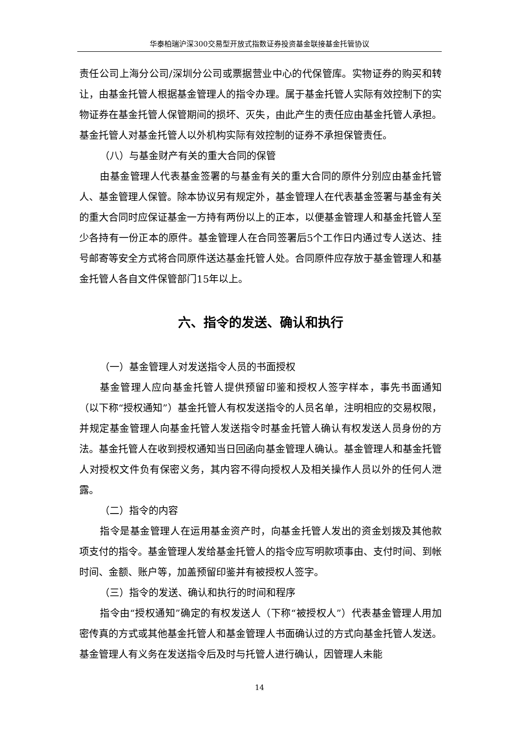华泰柏瑞沪深300交易型开放式指数证券投资基金联接基金托管协议
责任公司上海分公司/深圳分公司或票据营业中心的代保管库。实物证券的购买和转让，由基金托管人根据基金管理人的指令办理。属于基金托管人实际有效控制下的实物证券在基金托管人保管期间的损坏、灭失，由此产生的责任应由基金托管人承担。基金托管人对基金托管人以外机构实际有效控制的证券不承担保管责任。
（八）与基金财产有关的重大合同的保管
由基金管理人代表基金签署的与基金有关的重大合同的原件分别应由基金托管人、基金管理人保管。除本协议另有规定外，基金管理人在代表基金签署与基金有关的重大合同时应保证基金一方持有两份以上的正本，以便基金管理人和基金托管人至少各持有一份正本的原件。基金管理人在合同签署后5个工作日内通过专人送达、挂号邮寄等安全方式将合同原件送达基金托管人处。合同原件应存放于基金管理人和基金托管人各自文件保管部门15年以上。
六、指令的发送、确认和执行
（一）基金管理人对发送指令人员的书面授权
基金管理人应向基金托管人提供预留印鉴和授权人签字样本，事先书面通知（以下称“授权通知”）基金托管人有权发送指令的人员名单，注明相应的交易权限，并规定基金管理人向基金托管人发送指令时基金托管人确认有权发送人员身份的方法。基金托管人在收到授权通知当日回函向基金管理人确认。基金管理人和基金托管人对授权文件负有保密义务，其内容不得向授权人及相关操作人员以外的任何人泄露。
（二）指令的内容
指令是基金管理人在运用基金资产时，向基金托管人发出的资金划拨及其他款项支付的指令。基金管理人发给基金托管人的指令应写明款项事由、支付时间、到帐时间、金额、账户等，加盖预留印鉴并有被授权人签字。
（三）指令的发送、确认和执行的时间和程序
指令由“授权通知”确定的有权发送人（下称“被授权人”）代表基金管理人用加密传真的方式或其他基金托管人和基金管理人书面确认过的方式向基金托管人发送。基金管理人有义务在发送指令后及时与托管人进行确认，因管理人未能
14